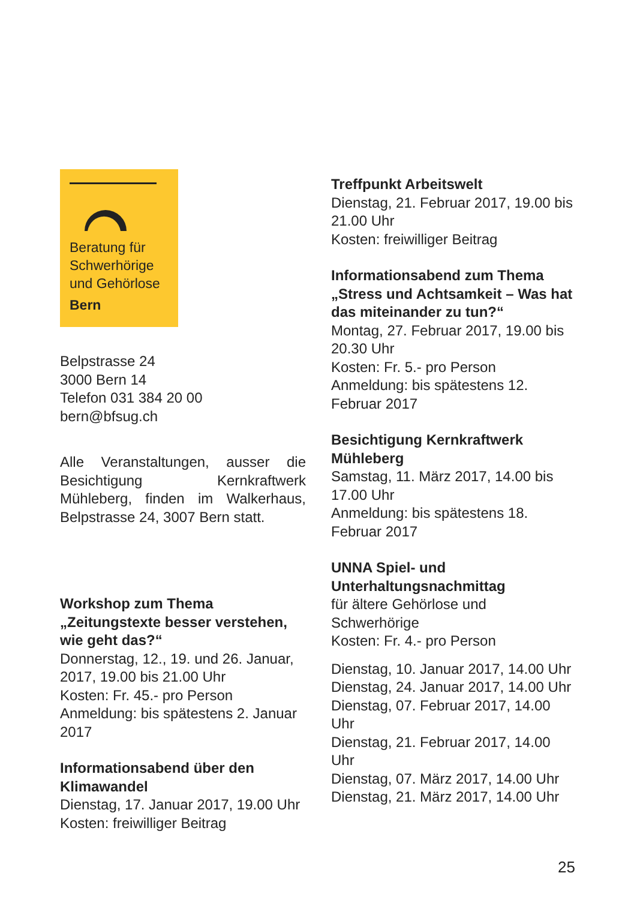Beratung für
Schwerhörige
und Gehörlose
Bern
Belpstrasse 24
3000 Bern 14
Telefon 031 384 20 00
bern@bfsug.ch
Alle Veranstaltungen, ausser die Besichtigung Kernkraftwerk Mühleberg, finden im Walkerhaus, Belpstrasse 24, 3007 Bern statt.
Workshop zum Thema „Zeitungstexte besser verstehen, wie geht das?“
Donnerstag, 12., 19. und 26. Januar, 2017, 19.00 bis 21.00 Uhr
Kosten: Fr. 45.- pro Person
Anmeldung: bis spätestens 2. Januar 2017
Informationsabend über den Klimawandel
Dienstag, 17. Januar 2017, 19.00 Uhr
Kosten: freiwilliger Beitrag
Treffpunkt Arbeitswelt
Dienstag, 21. Februar 2017, 19.00 bis 21.00 Uhr
Kosten: freiwilliger Beitrag
Informationsabend zum Thema „Stress und Achtsamkeit – Was hat das miteinander zu tun?“
Montag, 27. Februar 2017, 19.00 bis 20.30 Uhr
Kosten: Fr. 5.- pro Person
Anmeldung: bis spätestens 12. Februar 2017
Besichtigung Kernkraftwerk Mühleberg
Samstag, 11. März 2017, 14.00 bis 17.00 Uhr
Anmeldung: bis spätestens 18. Februar 2017
UNNA Spiel- und Unterhaltungsnachmittag
für ältere Gehörlose und Schwerhörige
Kosten: Fr. 4.- pro Person
Dienstag, 10. Januar 2017, 14.00 Uhr
Dienstag, 24. Januar 2017, 14.00 Uhr
Dienstag, 07. Februar 2017, 14.00 Uhr
Dienstag, 21. Februar 2017, 14.00 Uhr
Dienstag, 07. März 2017, 14.00 Uhr
Dienstag, 21. März 2017, 14.00 Uhr
25